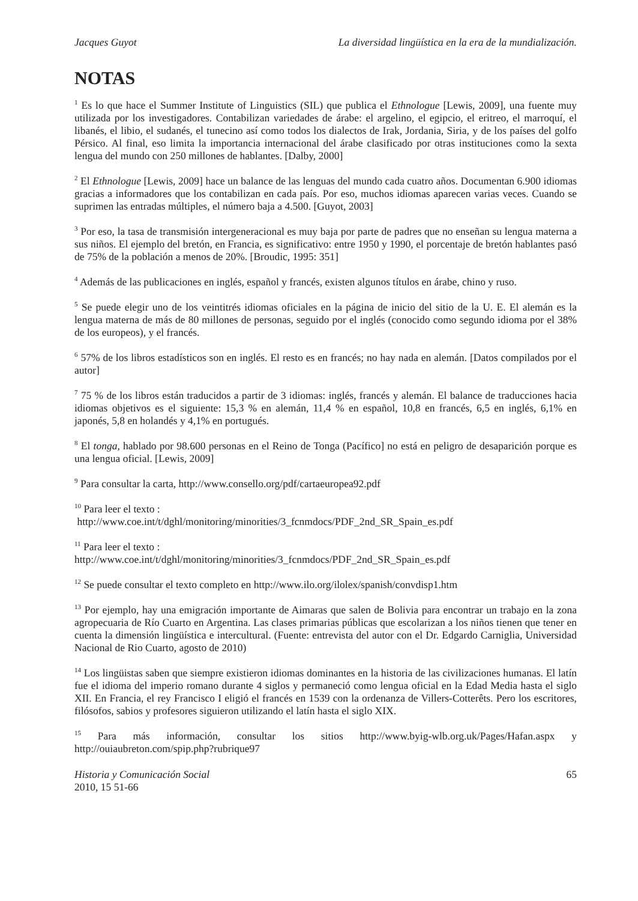Jacques Guyot La diversidad lingüística en la era de la mundialización.
NOTAS
<sup>1</sup> Es lo que hace el Summer Institute of Linguistics (SIL) que publica el Ethnologue [Lewis, 2009], una fuente muy utilizada por los investigadores. Contabilizan variedades de árabe: el argelino, el egipcio, el eritreo, el marroquí, el libanés, el libio, el sudanés, el tunecino así como todos los dialectos de Irak, Jordania, Siria, y de los países del golfo Pérsico. Al final, eso limita la importancia internacional del árabe clasificado por otras instituciones como la sexta lengua del mundo con 250 millones de hablantes. [Dalby, 2000]
<sup>2</sup> El Ethnologue [Lewis, 2009] hace un balance de las lenguas del mundo cada cuatro años. Documentan 6.900 idiomas gracias a informadores que los contabilizan en cada país. Por eso, muchos idiomas aparecen varias veces. Cuando se suprimen las entradas múltiples, el número baja a 4.500. [Guyot, 2003]
<sup>3</sup> Por eso, la tasa de transmisión intergeneracional es muy baja por parte de padres que no enseñan su lengua materna a sus niños. El ejemplo del bretón, en Francia, es significativo: entre 1950 y 1990, el porcentaje de bretón hablantes pasó de 75% de la población a menos de 20%. [Broudic, 1995: 351]
<sup>4</sup> Además de las publicaciones en inglés, español y francés, existen algunos títulos en árabe, chino y ruso.
<sup>5</sup> Se puede elegir uno de los veintitrés idiomas oficiales en la página de inicio del sitio de la U. E. El alemán es la lengua materna de más de 80 millones de personas, seguido por el inglés (conocido como segundo idioma por el 38% de los europeos), y el francés.
<sup>6</sup> 57% de los libros estadísticos son en inglés. El resto es en francés; no hay nada en alemán. [Datos compilados por el autor]
<sup>7</sup> 75 % de los libros están traducidos a partir de 3 idiomas: inglés, francés y alemán. El balance de traducciones hacia idiomas objetivos es el siguiente: 15,3 % en alemán, 11,4 % en español, 10,8 en francés, 6,5 en inglés, 6,1% en japonés, 5,8 en holandés y 4,1% en portugués.
<sup>8</sup> El tonga, hablado por 98.600 personas en el Reino de Tonga (Pacífico] no está en peligro de desaparición porque es una lengua oficial. [Lewis, 2009]
<sup>9</sup> Para consultar la carta, http://www.consello.org/pdf/cartaeuropea92.pdf
<sup>10</sup> Para leer el texto :
http://www.coe.int/t/dghl/monitoring/minorities/3_fcnmdocs/PDF_2nd_SR_Spain_es.pdf
<sup>11</sup> Para leer el texto :
http://www.coe.int/t/dghl/monitoring/minorities/3_fcnmdocs/PDF_2nd_SR_Spain_es.pdf
<sup>12</sup> Se puede consultar el texto completo en http://www.ilo.org/ilolex/spanish/convdisp1.htm
<sup>13</sup> Por ejemplo, hay una emigración importante de Aimaras que salen de Bolivia para encontrar un trabajo en la zona agropecuaria de Río Cuarto en Argentina. Las clases primarias públicas que escolarizan a los niños tienen que tener en cuenta la dimensión lingüística e intercultural. (Fuente: entrevista del autor con el Dr. Edgardo Carniglia, Universidad Nacional de Rio Cuarto, agosto de 2010)
<sup>14</sup> Los lingüistas saben que siempre existieron idiomas dominantes en la historia de las civilizaciones humanas. El latín fue el idioma del imperio romano durante 4 siglos y permaneció como lengua oficial en la Edad Media hasta el siglo XII. En Francia, el rey Francisco I eligió el francés en 1539 con la ordenanza de Villers-Cotterêts. Pero los escritores, filósofos, sabios y profesores siguieron utilizando el latín hasta el siglo XIX.
<sup>15</sup> Para más información, consultar los sitios http://www.byig-wlb.org.uk/Pages/Hafan.aspx y http://ouiaubreton.com/spip.php?rubrique97
Historia y Comunicación Social
2010, 15 51-66 65